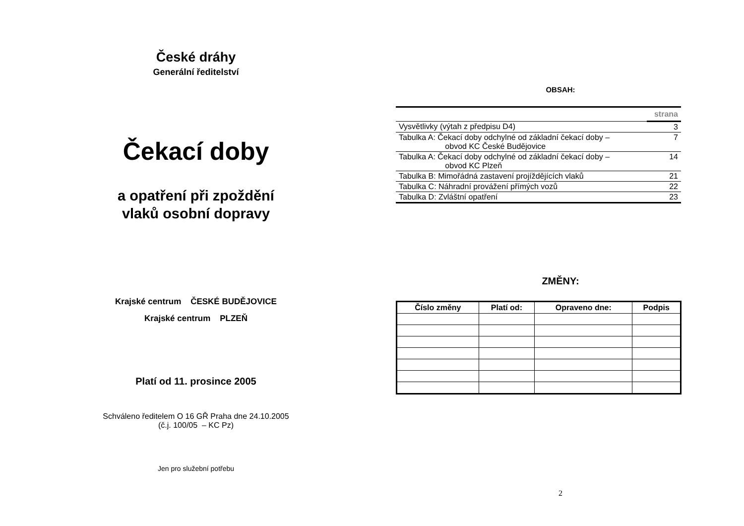České dráhy
Generální ředitelství
Čekací doby
a opatření při zpoždění
vlaků osobní dopravy
Krajské centrum ČESKÉ BUDĚJOVICE
Krajské centrum PLZEŇ
Platí od 11. prosince 2005
Schváleno ředitelem O 16 GŘ Praha dne 24.10.2005
(č.j. 100/05 – KC Pz)
Jen pro služební potřebu
OBSAH:
| | strana |
| Vysvětlivky (výtah z předpisu D4) | 3 |
| Tabulka A: Čekací doby odchylné od základní čekací doby – obvod KC České Budějovice | 7 |
| Tabulka A: Čekací doby odchylné od základní čekací doby – obvod KC Plzeň | 14 |
| Tabulka B: Mimořádná zastavení projíždějících vlaků | 21 |
| Tabulka C: Náhradní provážení přímých vozů | 22 |
| Tabulka D: Zvláštní opatření | 23 |
ZMĚNY:
| Číslo změny | Platí od: | Opraveno dne: | Podpis |
| --- | --- | --- | --- |
2